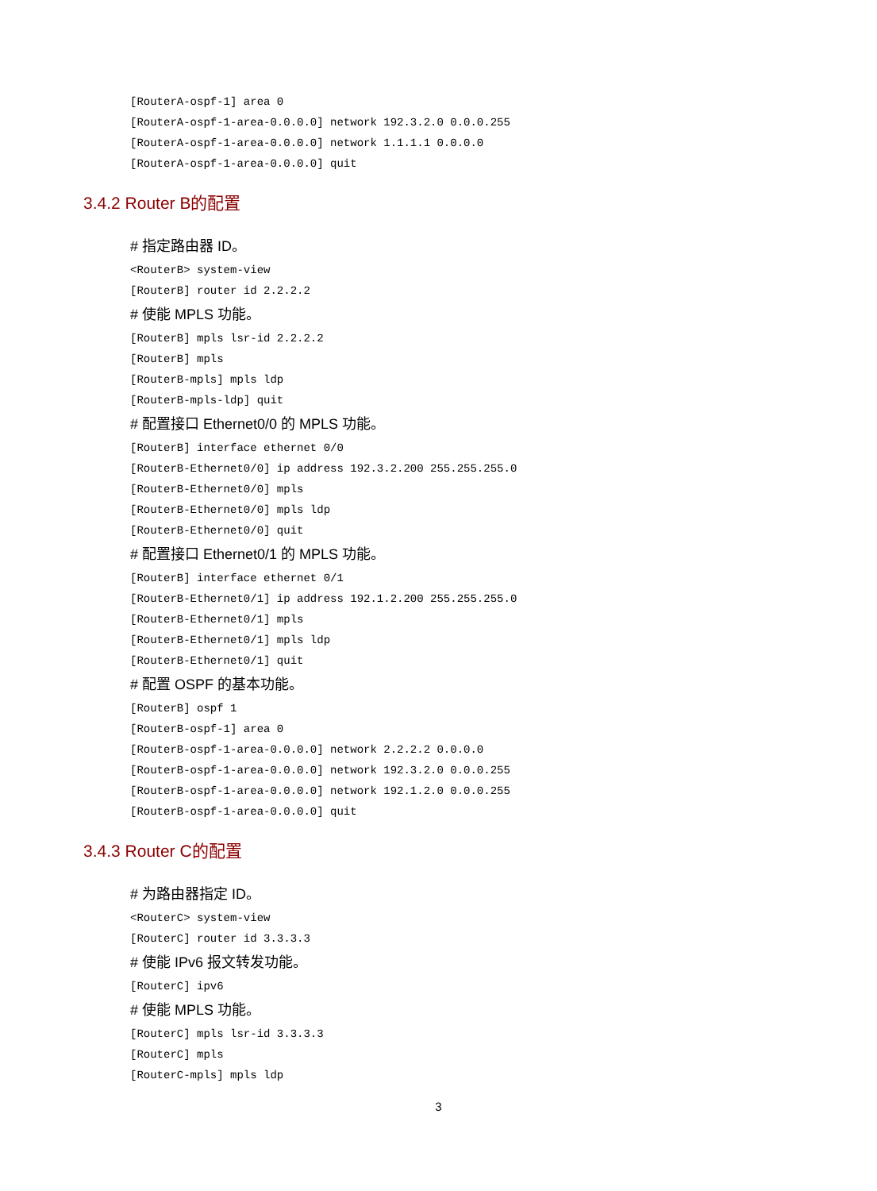[RouterA-ospf-1] area 0
[RouterA-ospf-1-area-0.0.0.0] network 192.3.2.0 0.0.0.255
[RouterA-ospf-1-area-0.0.0.0] network 1.1.1.1 0.0.0.0
[RouterA-ospf-1-area-0.0.0.0] quit
3.4.2 Router B的配置
# 指定路由器 ID。
<RouterB> system-view
[RouterB] router id 2.2.2.2
# 使能 MPLS 功能。
[RouterB] mpls lsr-id 2.2.2.2
[RouterB] mpls
[RouterB-mpls] mpls ldp
[RouterB-mpls-ldp] quit
# 配置接口 Ethernet0/0 的 MPLS 功能。
[RouterB] interface ethernet 0/0
[RouterB-Ethernet0/0] ip address 192.3.2.200 255.255.255.0
[RouterB-Ethernet0/0] mpls
[RouterB-Ethernet0/0] mpls ldp
[RouterB-Ethernet0/0] quit
# 配置接口 Ethernet0/1 的 MPLS 功能。
[RouterB] interface ethernet 0/1
[RouterB-Ethernet0/1] ip address 192.1.2.200 255.255.255.0
[RouterB-Ethernet0/1] mpls
[RouterB-Ethernet0/1] mpls ldp
[RouterB-Ethernet0/1] quit
# 配置 OSPF 的基本功能。
[RouterB] ospf 1
[RouterB-ospf-1] area 0
[RouterB-ospf-1-area-0.0.0.0] network 2.2.2.2 0.0.0.0
[RouterB-ospf-1-area-0.0.0.0] network 192.3.2.0 0.0.0.255
[RouterB-ospf-1-area-0.0.0.0] network 192.1.2.0 0.0.0.255
[RouterB-ospf-1-area-0.0.0.0] quit
3.4.3 Router C的配置
# 为路由器指定 ID。
<RouterC> system-view
[RouterC] router id 3.3.3.3
# 使能 IPv6 报文转发功能。
[RouterC] ipv6
# 使能 MPLS 功能。
[RouterC] mpls lsr-id 3.3.3.3
[RouterC] mpls
[RouterC-mpls] mpls ldp
3